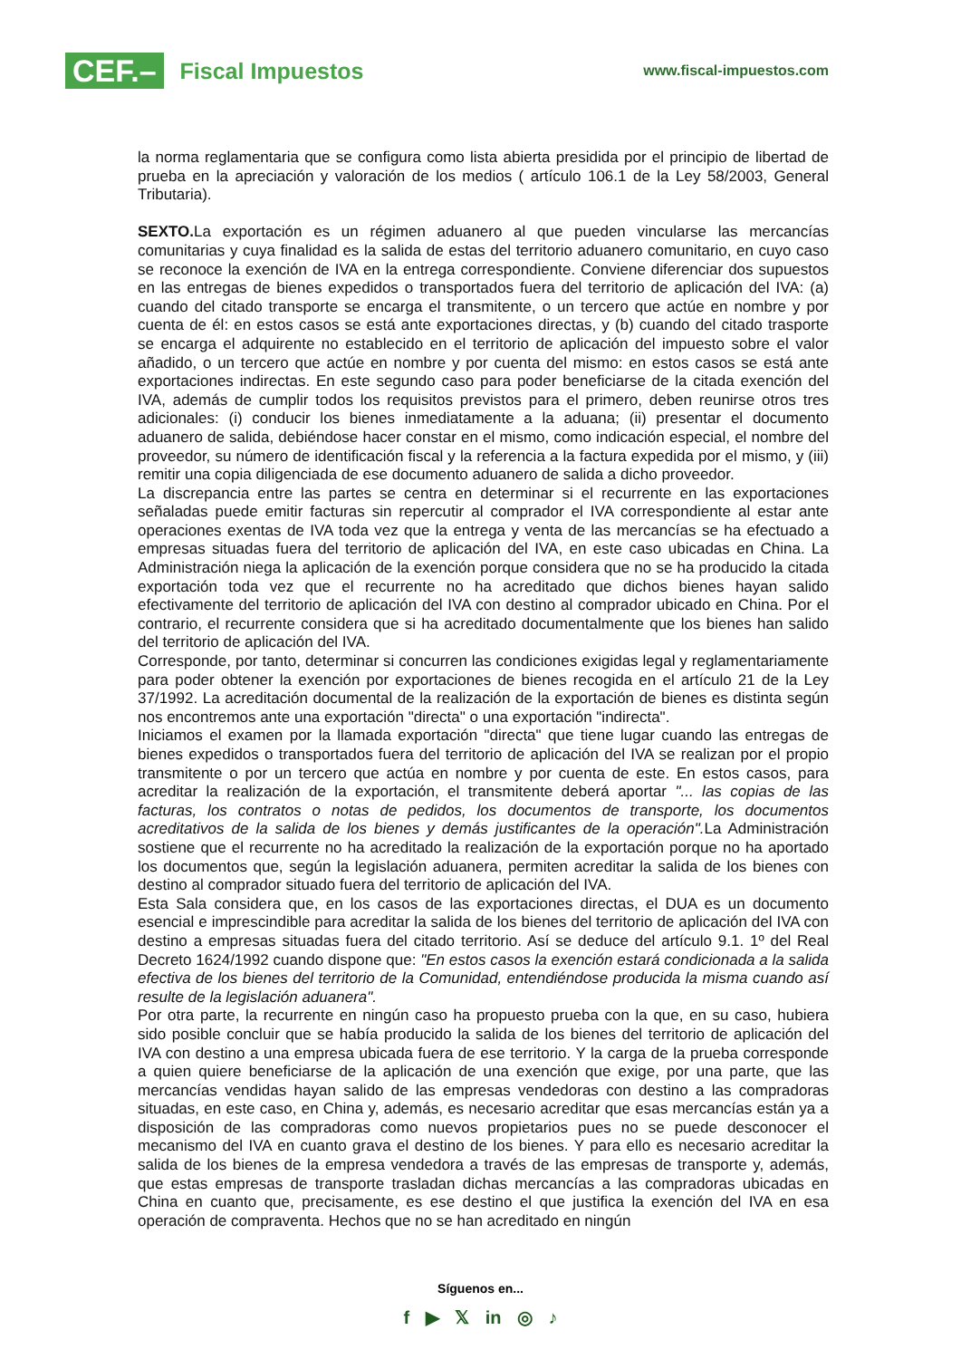CEF.–
Fiscal Impuestos
www.fiscal-impuestos.com
la norma reglamentaria que se configura como lista abierta presidida por el principio de libertad de prueba en la apreciación y valoración de los medios ( artículo 106.1 de la Ley 58/2003, General Tributaria).
SEXTO. La exportación es un régimen aduanero al que pueden vincularse las mercancías comunitarias y cuya finalidad es la salida de estas del territorio aduanero comunitario, en cuyo caso se reconoce la exención de IVA en la entrega correspondiente. Conviene diferenciar dos supuestos en las entregas de bienes expedidos o transportados fuera del territorio de aplicación del IVA: (a) cuando del citado transporte se encarga el transmitente, o un tercero que actúe en nombre y por cuenta de él: en estos casos se está ante exportaciones directas, y (b) cuando del citado trasporte se encarga el adquirente no establecido en el territorio de aplicación del impuesto sobre el valor añadido, o un tercero que actúe en nombre y por cuenta del mismo: en estos casos se está ante exportaciones indirectas. En este segundo caso para poder beneficiarse de la citada exención del IVA, además de cumplir todos los requisitos previstos para el primero, deben reunirse otros tres adicionales: (i) conducir los bienes inmediatamente a la aduana; (ii) presentar el documento aduanero de salida, debiéndose hacer constar en el mismo, como indicación especial, el nombre del proveedor, su número de identificación fiscal y la referencia a la factura expedida por el mismo, y (iii) remitir una copia diligenciada de ese documento aduanero de salida a dicho proveedor.
La discrepancia entre las partes se centra en determinar si el recurrente en las exportaciones señaladas puede emitir facturas sin repercutir al comprador el IVA correspondiente al estar ante operaciones exentas de IVA toda vez que la entrega y venta de las mercancías se ha efectuado a empresas situadas fuera del territorio de aplicación del IVA, en este caso ubicadas en China. La Administración niega la aplicación de la exención porque considera que no se ha producido la citada exportación toda vez que el recurrente no ha acreditado que dichos bienes hayan salido efectivamente del territorio de aplicación del IVA con destino al comprador ubicado en China. Por el contrario, el recurrente considera que si ha acreditado documentalmente que los bienes han salido del territorio de aplicación del IVA.
Corresponde, por tanto, determinar si concurren las condiciones exigidas legal y reglamentariamente para poder obtener la exención por exportaciones de bienes recogida en el artículo 21 de la Ley 37/1992. La acreditación documental de la realización de la exportación de bienes es distinta según nos encontremos ante una exportación "directa" o una exportación "indirecta".
Iniciamos el examen por la llamada exportación "directa" que tiene lugar cuando las entregas de bienes expedidos o transportados fuera del territorio de aplicación del IVA se realizan por el propio transmitente o por un tercero que actúa en nombre y por cuenta de este. En estos casos, para acreditar la realización de la exportación, el transmitente deberá aportar "... las copias de las facturas, los contratos o notas de pedidos, los documentos de transporte, los documentos acreditativos de la salida de los bienes y demás justificantes de la operación". La Administración sostiene que el recurrente no ha acreditado la realización de la exportación porque no ha aportado los documentos que, según la legislación aduanera, permiten acreditar la salida de los bienes con destino al comprador situado fuera del territorio de aplicación del IVA.
Esta Sala considera que, en los casos de las exportaciones directas, el DUA es un documento esencial e imprescindible para acreditar la salida de los bienes del territorio de aplicación del IVA con destino a empresas situadas fuera del citado territorio. Así se deduce del artículo 9.1. 1º del Real Decreto 1624/1992 cuando dispone que: "En estos casos la exención estará condicionada a la salida efectiva de los bienes del territorio de la Comunidad, entendiéndose producida la misma cuando así resulte de la legislación aduanera".
Por otra parte, la recurrente en ningún caso ha propuesto prueba con la que, en su caso, hubiera sido posible concluir que se había producido la salida de los bienes del territorio de aplicación del IVA con destino a una empresa ubicada fuera de ese territorio. Y la carga de la prueba corresponde a quien quiere beneficiarse de la aplicación de una exención que exige, por una parte, que las mercancías vendidas hayan salido de las empresas vendedoras con destino a las compradoras situadas, en este caso, en China y, además, es necesario acreditar que esas mercancías están ya a disposición de las compradoras como nuevos propietarios pues no se puede desconocer el mecanismo del IVA en cuanto grava el destino de los bienes. Y para ello es necesario acreditar la salida de los bienes de la empresa vendedora a través de las empresas de transporte y, además, que estas empresas de transporte trasladan dichas mercancías a las compradoras ubicadas en China en cuanto que, precisamente, es ese destino el que justifica la exención del IVA en esa operación de compraventa. Hechos que no se han acreditado en ningún
Síguenos en...
f ▶ 𝕏 in ◎ ♪